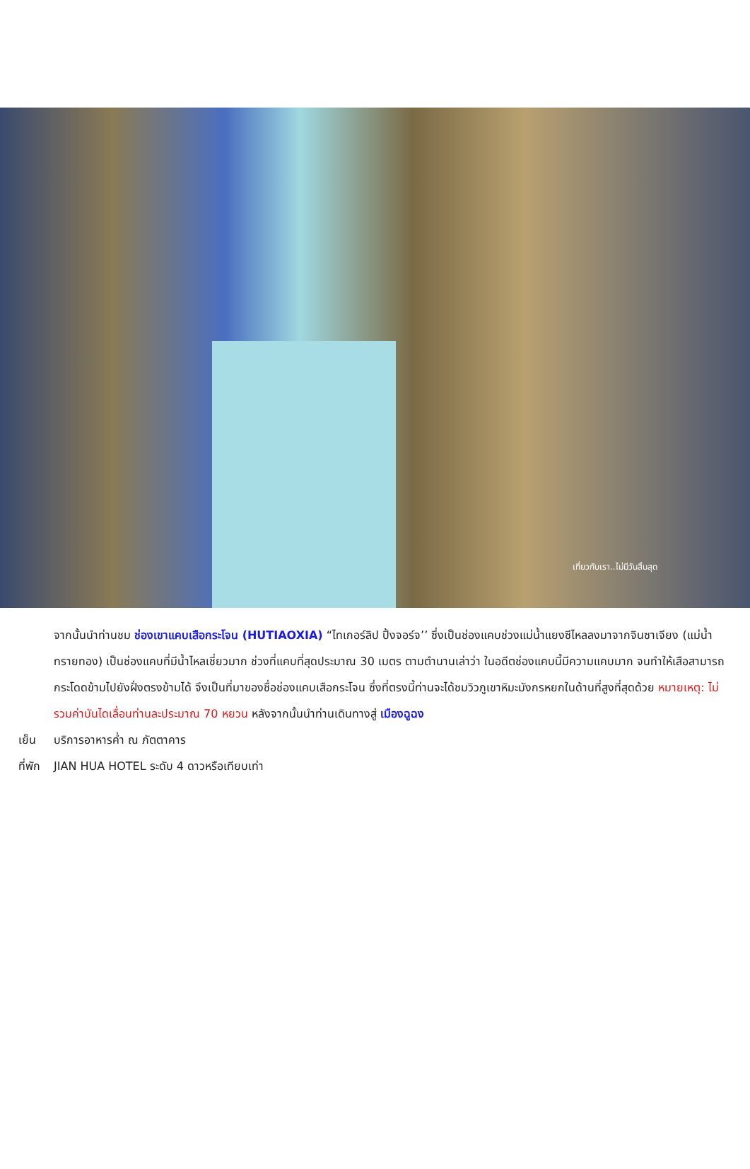เที่ยวกับเรา..ไม่มีวันสิ้นสุด
จากนั้นนำท่านชม ช่องเขาแคบเสือกระโจน (HUTIAOXIA) “ไทเกอร์ลิป ปิ้งจอร์จ’’ ซึ่งเป็นช่องแคบช่วงแม่น้ำแยงซีไหลลงมาจากจินซาเจียง (แม่น้ำทรายทอง) เป็นช่องแคบที่มีน้ำไหลเชี่ยวมาก ช่วงที่แคบที่สุดประมาณ 30 เมตร ตามตำนานเล่าว่า ในอดีตช่องแคบนี้มีความแคบมาก จนทำให้เสือสามารถกระโดดข้ามไปยังฝั่งตรงข้ามได้ จึงเป็นที่มาของชื่อช่องแคบเสือกระโจน ซึ่งที่ตรงนี้ท่านจะได้ชมวิวภูเขาหิมะมังกรหยกในด้านที่สูงที่สุดด้วย หมายเหตุ: ไม่รวมค่าบันไดเลื่อนท่านละประมาณ 70 หยวน หลังจากนั้นนำท่านเดินทางสู่ เมืองฉูฉง
เย็น บริการอาหารค่ำ ณ ภัตตาคาร
ที่พัก JIAN HUA HOTEL ระดับ 4 ดาวหรือเทียบเท่า